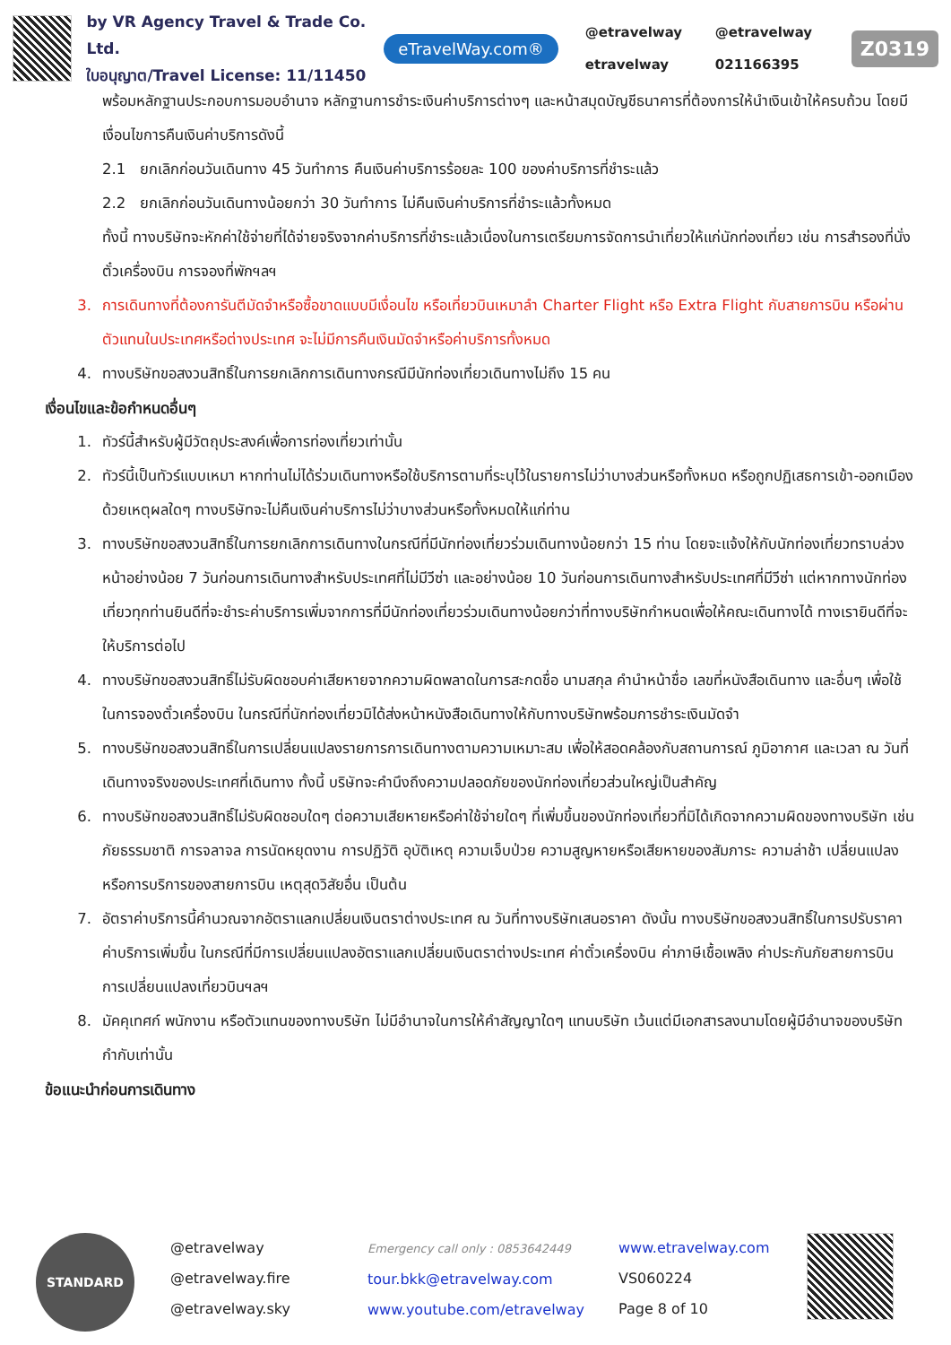by VR Agency Travel & Trade Co. Ltd.
ใบอนุญาต/Travel License: 11/11450
eTravelWay.com®
@etravelway @etravelway etravelway 021166395
Z0319
พร้อมหลักฐานประกอบการมอบอำนาจ หลักฐานการชำระเงินค่าบริการต่างๆ และหน้าสมุดบัญชีธนาคารที่ต้องการให้นำเงินเข้าให้ครบถ้วน โดยมีเงื่อนไขการคืนเงินค่าบริการดังนี้
2.1 ยกเลิกก่อนวันเดินทาง 45 วันทำการ คืนเงินค่าบริการร้อยละ 100 ของค่าบริการที่ชำระแล้ว
2.2 ยกเลิกก่อนวันเดินทางน้อยกว่า 30 วันทำการ ไม่คืนเงินค่าบริการที่ชำระแล้วทั้งหมด
ทั้งนี้ ทางบริษัทจะหักค่าใช้จ่ายที่ได้จ่ายจริงจากค่าบริการที่ชำระแล้วเนื่องในการเตรียมการจัดการนำเที่ยวให้แก่นักท่องเที่ยว เช่น การสำรองที่นั่งตั๋วเครื่องบิน การจองที่พักฯลฯ
3. การเดินทางที่ต้องการันตีมัดจำหรือซื้อขาดแบบมีเงื่อนไข หรือเที่ยวบินเหมาลำ Charter Flight หรือ Extra Flight กับสายการบิน หรือผ่านตัวแทนในประเทศหรือต่างประเทศ จะไม่มีการคืนเงินมัดจำหรือค่าบริการทั้งหมด
4. ทางบริษัทขอสงวนสิทธิ์ในการยกเลิกการเดินทางกรณีมีนักท่องเที่ยวเดินทางไม่ถึง 15 คน
เงื่อนไขและข้อกำหนดอื่นๆ
1. ทัวร์นี้สำหรับผู้มีวัตถุประสงค์เพื่อการท่องเที่ยวเท่านั้น
2. ทัวร์นี้เป็นทัวร์แบบเหมา หากท่านไม่ได้ร่วมเดินทางหรือใช้บริการตามที่ระบุไว้ในรายการไม่ว่าบางส่วนหรือทั้งหมด หรือถูกปฏิเสธการเข้า-ออกเมืองด้วยเหตุผลใดๆ ทางบริษัทจะไม่คืนเงินค่าบริการไม่ว่าบางส่วนหรือทั้งหมดให้แก่ท่าน
3. ทางบริษัทขอสงวนสิทธิ์ในการยกเลิกการเดินทางในกรณีที่มีนักท่องเที่ยวร่วมเดินทางน้อยกว่า 15 ท่าน โดยจะแจ้งให้กับนักท่องเที่ยวทราบล่วงหน้าอย่างน้อย 7 วันก่อนการเดินทางสำหรับประเทศที่ไม่มีวีซ่า และอย่างน้อย 10 วันก่อนการเดินทางสำหรับประเทศที่มีวีซ่า แต่หากทางนักท่องเที่ยวทุกท่านยินดีที่จะชำระค่าบริการเพิ่มจากการที่มีนักท่องเที่ยวร่วมเดินทางน้อยกว่าที่ทางบริษัทกำหนดเพื่อให้คณะเดินทางได้ ทางเรายินดีที่จะให้บริการต่อไป
4. ทางบริษัทขอสงวนสิทธิ์ไม่รับผิดชอบค่าเสียหายจากความผิดพลาดในการสะกดชื่อ นามสกุล คำนำหน้าชื่อ เลขที่หนังสือเดินทาง และอื่นๆ เพื่อใช้ในการจองตั๋วเครื่องบิน ในกรณีที่นักท่องเที่ยวมิได้ส่งหน้าหนังสือเดินทางให้กับทางบริษัทพร้อมการชำระเงินมัดจำ
5. ทางบริษัทขอสงวนสิทธิ์ในการเปลี่ยนแปลงรายการการเดินทางตามความเหมาะสม เพื่อให้สอดคล้องกับสถานการณ์ ภูมิอากาศ และเวลา ณ วันที่เดินทางจริงของประเทศที่เดินทาง ทั้งนี้ บริษัทจะคำนึงถึงความปลอดภัยของนักท่องเที่ยวส่วนใหญ่เป็นสำคัญ
6. ทางบริษัทขอสงวนสิทธิ์ไม่รับผิดชอบใดๆ ต่อความเสียหายหรือค่าใช้จ่ายใดๆ ที่เพิ่มขึ้นของนักท่องเที่ยวที่มิได้เกิดจากความผิดของทางบริษัท เช่น ภัยธรรมชาติ การจลาจล การนัดหยุดงาน การปฏิวัติ อุบัติเหตุ ความเจ็บป่วย ความสูญหายหรือเสียหายของสัมภาระ ความล่าช้า เปลี่ยนแปลง หรือการบริการของสายการบิน เหตุสุดวิสัยอื่น เป็นต้น
7. อัตราค่าบริการนี้คำนวณจากอัตราแลกเปลี่ยนเงินตราต่างประเทศ ณ วันที่ทางบริษัทเสนอราคา ดังนั้น ทางบริษัทขอสงวนสิทธิ์ในการปรับราคาค่าบริการเพิ่มขึ้น ในกรณีที่มีการเปลี่ยนแปลงอัตราแลกเปลี่ยนเงินตราต่างประเทศ ค่าตั๋วเครื่องบิน ค่าภาษีเชื้อเพลิง ค่าประกันภัยสายการบิน การเปลี่ยนแปลงเที่ยวบินฯลฯ
8. มัคคุเทศก์ พนักงาน หรือตัวแทนของทางบริษัท ไม่มีอำนาจในการให้คำสัญญาใดๆ แทนบริษัท เว้นแต่มีเอกสารลงนามโดยผู้มีอำนาจของบริษัทกำกับเท่านั้น
ข้อแนะนำก่อนการเดินทาง
STANDARD
@etravelway
@etravelway.fire
@etravelway.sky
Emergency call only : 0853642449
tour.bkk@etravelway.com
www.youtube.com/etravelway
www.etravelway.com
VS060224
Page 8 of 10